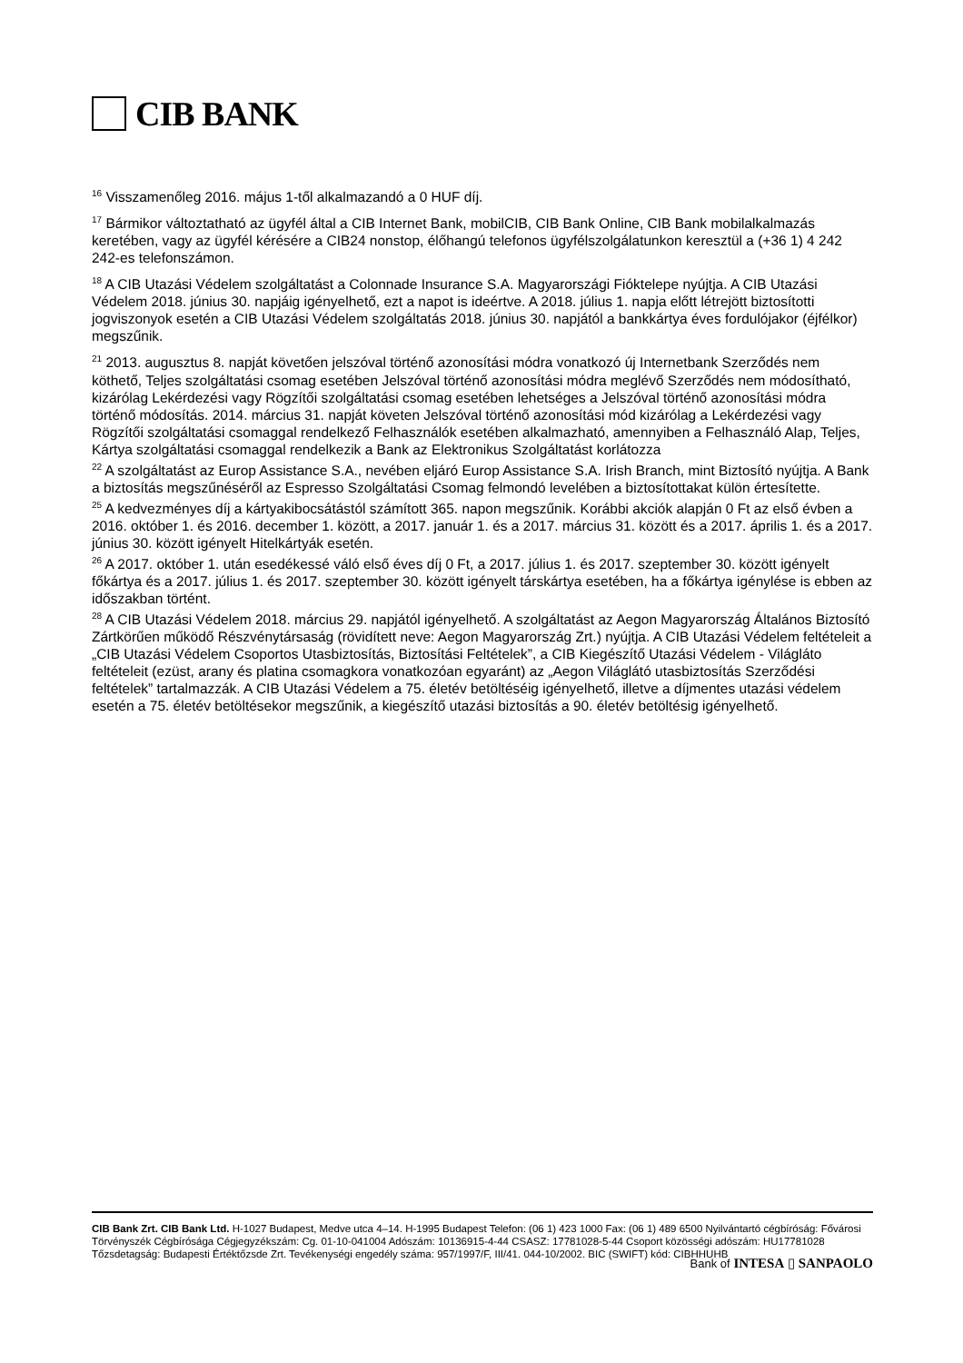CIB BANK
<sup>16</sup> Visszamenőleg 2016. május 1-től alkalmazandó a 0 HUF díj.
<sup>17</sup> Bármikor változtatható az ügyfél által a CIB Internet Bank, mobilCIB, CIB Bank Online, CIB Bank mobilalkalmazás keretében, vagy az ügyfél kérésére a CIB24 nonstop, élőhangú telefonos ügyfélszolgálatunkon keresztül a (+36 1) 4 242 242-es telefonszámon.
<sup>18</sup> A CIB Utazási Védelem szolgáltatást a Colonnade Insurance S.A. Magyarországi Fióktelepe nyújtja. A CIB Utazási Védelem 2018. június 30. napjáig igényelhető, ezt a napot is ideértve. A 2018. július 1. napja előtt létrejött biztosítotti jogviszonyok esetén a CIB Utazási Védelem szolgáltatás 2018. június 30. napjától a bankkártya éves fordulójakor (éjfélkor) megszűnik.
<sup>21</sup> 2013. augusztus 8. napját követően jelszóval történő azonosítási módra vonatkozó új Internetbank Szerződés nem köthető, Teljes szolgáltatási csomag esetében Jelszóval történő azonosítási módra meglévő Szerződés nem módosítható, kizárólag Lekérdezési vagy Rögzítői szolgáltatási csomag esetében lehetséges a Jelszóval történő azonosítási módra történő módosítás. 2014. március 31. napját követen Jelszóval történő azonosítási mód kizárólag a Lekérdezési vagy Rögzítői szolgáltatási csomaggal rendelkező Felhasználók esetében alkalmazható, amennyiben a Felhasználó Alap, Teljes, Kártya szolgáltatási csomaggal rendelkezik a Bank az Elektronikus Szolgáltatást korlátozza
<sup>22</sup> A szolgáltatást az Europ Assistance S.A., nevében eljáró Europ Assistance S.A. Irish Branch, mint Biztosító nyújtja. A Bank a biztosítás megszűnéséről az Espresso Szolgáltatási Csomag felmondó levelében a biztosítottakat külön értesítette.
<sup>25</sup> A kedvezményes díj a kártyakibocsátástól számított 365. napon megszűnik. Korábbi akciók alapján 0 Ft az első évben a 2016. október 1. és 2016. december 1. között, a 2017. január 1. és a 2017. március 31. között és a 2017. április 1. és a 2017. június 30. között igényelt Hitelkártyák esetén.
<sup>26</sup> A 2017. október 1. után esedékessé váló első éves díj 0 Ft, a 2017. július 1. és 2017. szeptember 30. között igényelt főkártya és a 2017. július 1. és 2017. szeptember 30. között igényelt társkártya esetében, ha a főkártya igénylése is ebben az időszakban történt.
<sup>28</sup> A CIB Utazási Védelem 2018. március 29. napjától igényelhető. A szolgáltatást az Aegon Magyarország Általános Biztosító Zártkörűen működő Részvénytársaság (rövidített neve: Aegon Magyarország Zrt.) nyújtja. A CIB Utazási Védelem feltételeit a „CIB Utazási Védelem Csoportos Utasbiztosítás, Biztosítási Feltételek”, a CIB Kiegészítő Utazási Védelem - Világláto feltételeit (ezüst, arany és platina csomagkora vonatkozóan egyaránt) az „Aegon Világlátó utasbiztosítás Szerződési feltételek” tartalmazzák. A CIB Utazási Védelem a 75. életév betöltéséig igényelhető, illetve a díjmentes utazási védelem esetén a 75. életév betöltésekor megszűnik, a kiegészítő utazási biztosítás a 90. életév betöltésig igényelhető.
CIB Bank Zrt. CIB Bank Ltd. H-1027 Budapest, Medve utca 4–14. H-1995 Budapest Telefon: (06 1) 423 1000 Fax: (06 1) 489 6500 Nyilvántartó cégbíróság: Fővárosi Törvényszék Cégbírósága Cégjegyzékszám: Cg. 01-10-041004 Adószám: 10136915-4-44 CSASZ: 17781028-5-44 Csoport közösségi adószám: HU17781028 Tőzsdetagság: Budapesti Értéktőzsde Zrt. Tevékenységi engedély száma: 957/1997/F, III/41. 044-10/2002. BIC (SWIFT) kód: CIBHHUHB
Bank of INTESA ▯ SANPAOLO